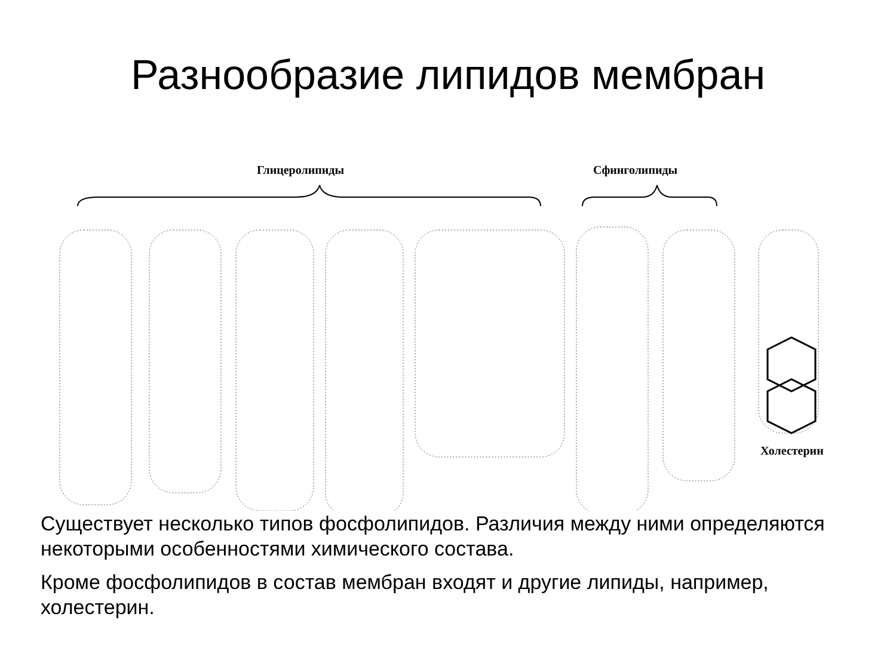Разнообразие липидов мембран
Глицеролипиды Сфинголипиды
Холестерин
Существует несколько типов фосфолипидов. Различия между ними определяются некоторыми особенностями химического состава.
Кроме фосфолипидов в состав мембран входят и другие липиды, например, холестерин.